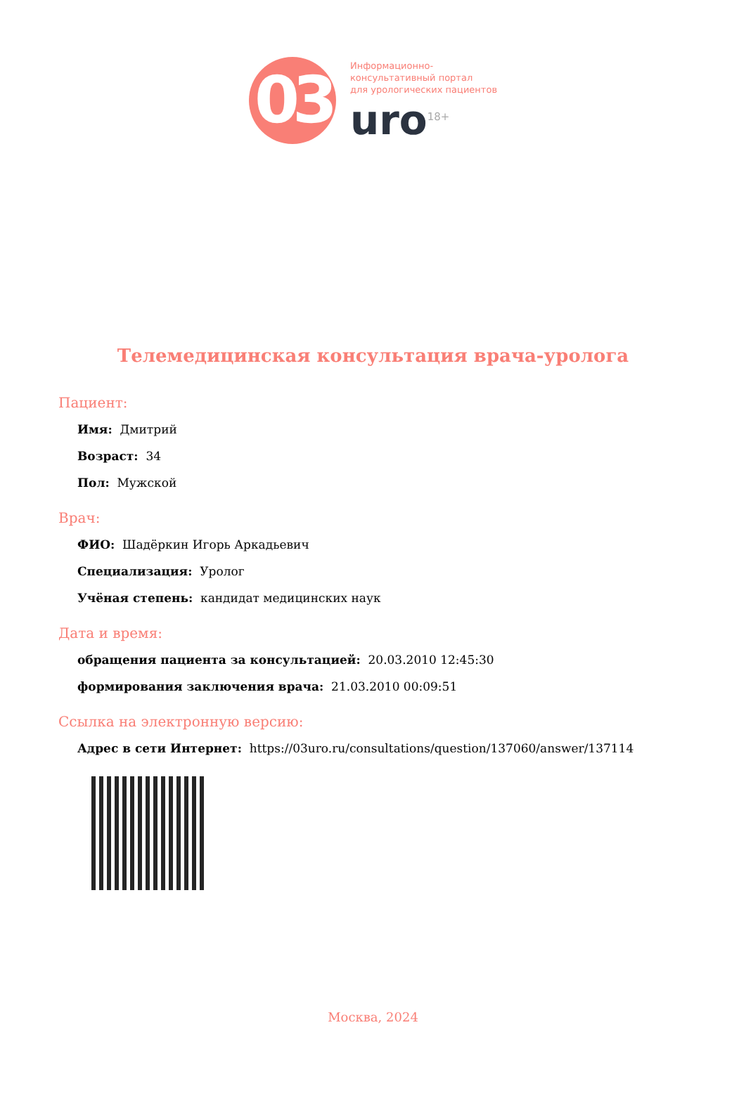03
Информационно-
консультативный портал
для урологических пациентов
uro<sup>18+</sup>
Телемедицинская консультация врача-уролога
Пациент:
Имя: Дмитрий
Возраст: 34
Пол: Мужской
Врач:
ФИО: Шадёркин Игорь Аркадьевич
Специализация: Уролог
Учёная степень: кандидат медицинских наук
Дата и время:
обращения пациента за консультацией: 20.03.2010 12:45:30
формирования заключения врача: 21.03.2010 00:09:51
Ссылка на электронную версию:
Адрес в сети Интернет: https://03uro.ru/consultations/question/137060/answer/137114
Москва, 2024